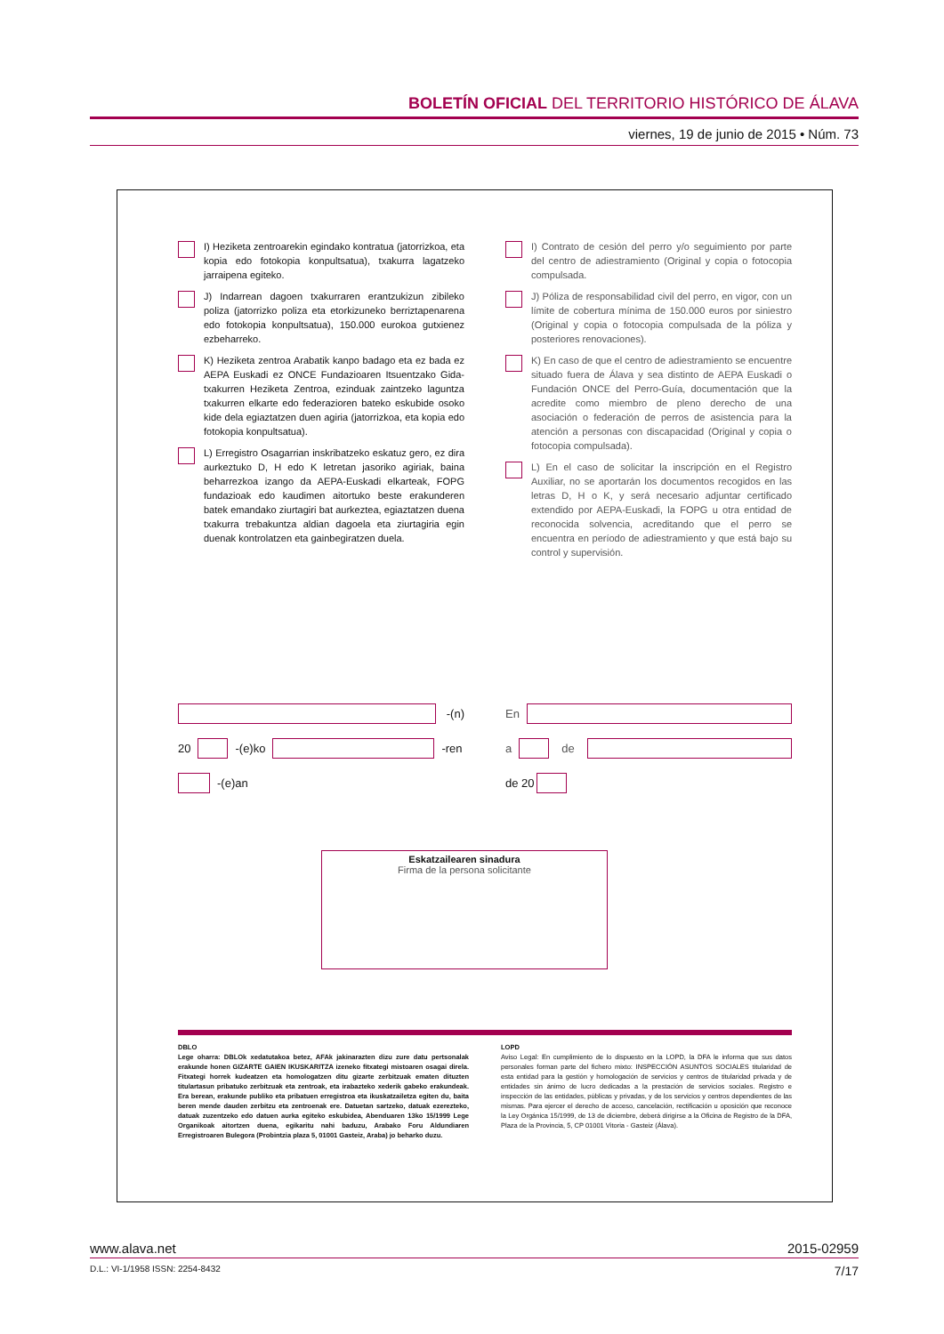BOLETÍN OFICIAL DEL TERRITORIO HISTÓRICO DE ÁLAVA
viernes, 19 de junio de 2015 • Núm. 73
I) Heziketa zentroarekin egindako kontratua (jatorrizkoa, eta kopia edo fotokopia konpultsatua), txakurra lagatzeko jarraipena egiteko.
J) Indarrean dagoen txakurraren erantzukizun zibileko poliza (jatorrizko poliza eta etorkizuneko berriztapenarena edo fotokopia konpultsatua), 150.000 eurokoa gutxienez ezbeharreko.
K) Heziketa zentroa Arabatik kanpo badago eta ez bada ez AEPA Euskadi ez ONCE Fundazioaren Itsuentzako Gida-txakurren Heziketa Zentroa, ezinduak zaintzeko laguntza txakurren elkarte edo federazioren bateko eskubide osoko kide dela egiaztatzen duen agiria (jatorrizkoa, eta kopia edo fotokopia konpultsatua).
L) Erregistro Osagarrian inskribatzeko eskatuz gero, ez dira aurkeztuko D, H edo K letretan jasoriko agiriak, baina beharrezkoa izango da AEPA-Euskadi elkarteak, FOPG fundazioak edo kaudimen aitortuko beste erakunderen batek emandako ziurtagiri bat aurkeztea, egiaztatzen duena txakurra trebakuntza aldian dagoela eta ziurtagiria egin duenak kontrolatzen eta gainbegiratzen duela.
I) Contrato de cesión del perro y/o seguimiento por parte del centro de adiestramiento (Original y copia o fotocopia compulsada.
J) Póliza de responsabilidad civil del perro, en vigor, con un límite de cobertura mínima de 150.000 euros por siniestro (Original y copia o fotocopia compulsada de la póliza y posteriores renovaciones).
K) En caso de que el centro de adiestramiento se encuentre situado fuera de Álava y sea distinto de AEPA Euskadi o Fundación ONCE del Perro-Guía, documentación que la acredite como miembro de pleno derecho de una asociación o federación de perros de asistencia para la atención a personas con discapacidad (Original y copia o fotocopia compulsada).
L) En el caso de solicitar la inscripción en el Registro Auxiliar, no se aportarán los documentos recogidos en las letras D, H o K, y será necesario adjuntar certificado extendido por AEPA-Euskadi, la FOPG u otra entidad de reconocida solvencia, acreditando que el perro se encuentra en período de adiestramiento y que está bajo su control y supervisión.
-(n)
20 -(e)ko -ren
-(e)an
En
a de
de 20
Eskatzailearen sinadura
Firma de la persona solicitante
DBLO
Lege oharra: DBLOk xedatutakoa betez, AFAk jakinarazten dizu zure datu pertsonalak erakunde honen GIZARTE GAIEN IKUSKARITZA izeneko fitxategi mistoaren osagai direla. Fitxategi horrek kudeatzen eta homologatzen ditu gizarte zerbitzuak ematen dituzten titulartasun pribatuko zerbitzuak eta zentroak, eta irabazteko xederik gabeko erakundeak. Era berean, erakunde publiko eta pribatuen erregistroa eta ikuskatzailetza egiten du, baita beren mende dauden zerbitzu eta zentroenak ere. Datuetan sartzeko, datuak ezerezteko, datuak zuzentzeko edo datuen aurka egiteko eskubidea, Abenduaren 13ko 15/1999 Lege Organikoak aitortzen duena, egikaritu nahi baduzu, Arabako Foru Aldundiaren Erregistroaren Bulegora (Probintzia plaza 5, 01001 Gasteiz, Araba) jo beharko duzu.
LOPD
Aviso Legal: En cumplimiento de lo dispuesto en la LOPD, la DFA le informa que sus datos personales forman parte del fichero mixto: INSPECCIÓN ASUNTOS SOCIALES titularidad de esta entidad para la gestión y homologación de servicios y centros de titularidad privada y de entidades sin ánimo de lucro dedicadas a la prestación de servicios sociales. Registro e inspección de las entidades, públicas y privadas, y de los servicios y centros dependientes de las mismas. Para ejercer el derecho de acceso, cancelación, rectificación u oposición que reconoce la Ley Orgánica 15/1999, de 13 de diciembre, deberá dirigirse a la Oficina de Registro de la DFA, Plaza de la Provincia, 5, CP 01001 Vitoria - Gasteiz (Álava).
www.alava.net 2015-02959
D.L.: VI-1/1958 ISSN: 2254-8432 7/17